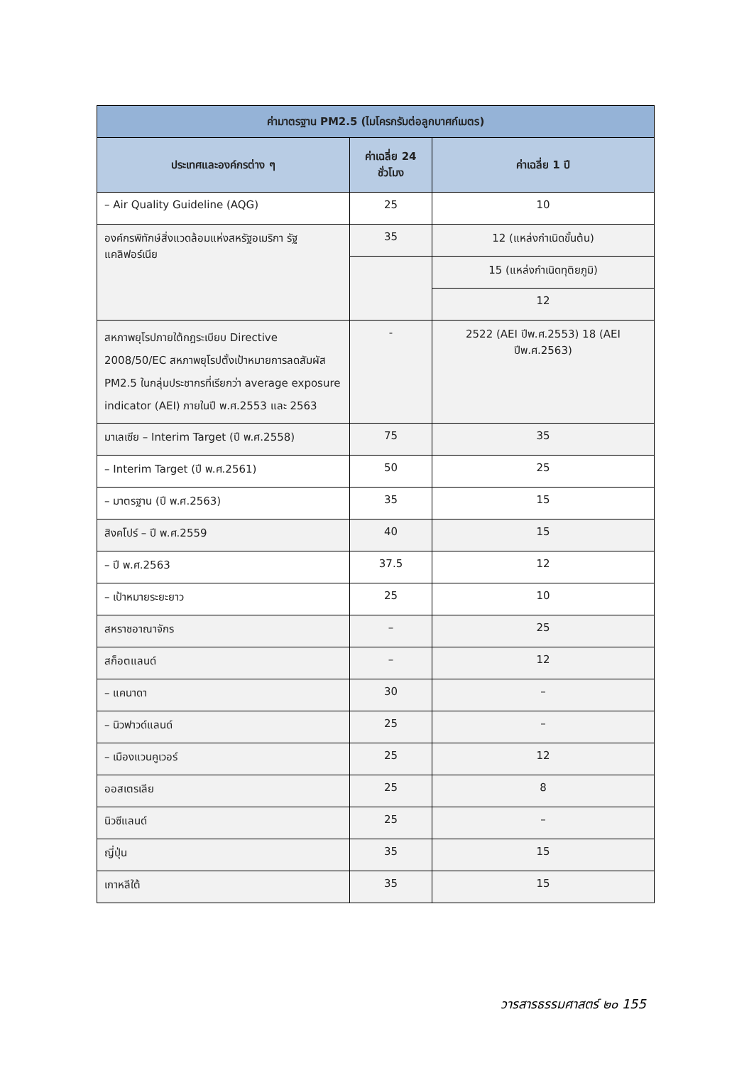| ค่ามาตรฐาน PM2.5 (ไมโครกรัมต่อลูกบาศก์เมตร) | | |
| --- | --- | --- |
| ประเทศและองค์กรต่าง ๆ | ค่าเฉลี่ย 24 ชั่วโมง | ค่าเฉลี่ย 1 ปี |
| – Air Quality Guideline (AQG) | 25 | 10 |
| องค์กรพิทักษ์สิ่งแวดล้อมแห่งสหรัฐอเมริกา รัฐแคลิฟอร์เนีย | 35 | 12 (แหล่งกำเนิดขั้นต้น) |
| | | 15 (แหล่งกำเนิดทุติยภูมิ) |
| | | 12 |
| สหภาพยุโรปภายใต้กฎระเบียบ Directive 2008/50/EC สหภาพยุโรปตั้งเป้าหมายการลดสัมผัส PM2.5 ในกลุ่มประชากรที่เรียกว่า average exposure indicator (AEI) ภายในปี พ.ศ.2553 และ 2563 | - | 2522 (AEI ปีพ.ศ.2553) 18 (AEI ปีพ.ศ.2563) |
| มาเลเซีย – Interim Target (ปี พ.ศ.2558) | 75 | 35 |
| – Interim Target (ปี พ.ศ.2561) | 50 | 25 |
| – มาตรฐาน (ปี พ.ศ.2563) | 35 | 15 |
| สิงคโปร์ – ปี พ.ศ.2559 | 40 | 15 |
| – ปี พ.ศ.2563 | 37.5 | 12 |
| – เป้าหมายระยะยาว | 25 | 10 |
| สหราชอาณาจักร | – | 25 |
| สก็อตแลนด์ | – | 12 |
| – แคนาดา | 30 | – |
| – นิวฟาวด์แลนด์ | 25 | – |
| – เมืองแวนคูเวอร์ | 25 | 12 |
| ออสเตรเลีย | 25 | 8 |
| นิวซีแลนด์ | 25 | – |
| ญี่ปุ่น | 35 | 15 |
| เกาหลีใต้ | 35 | 15 |
วารสารธรรมศาสตร์ ๒๐ 155